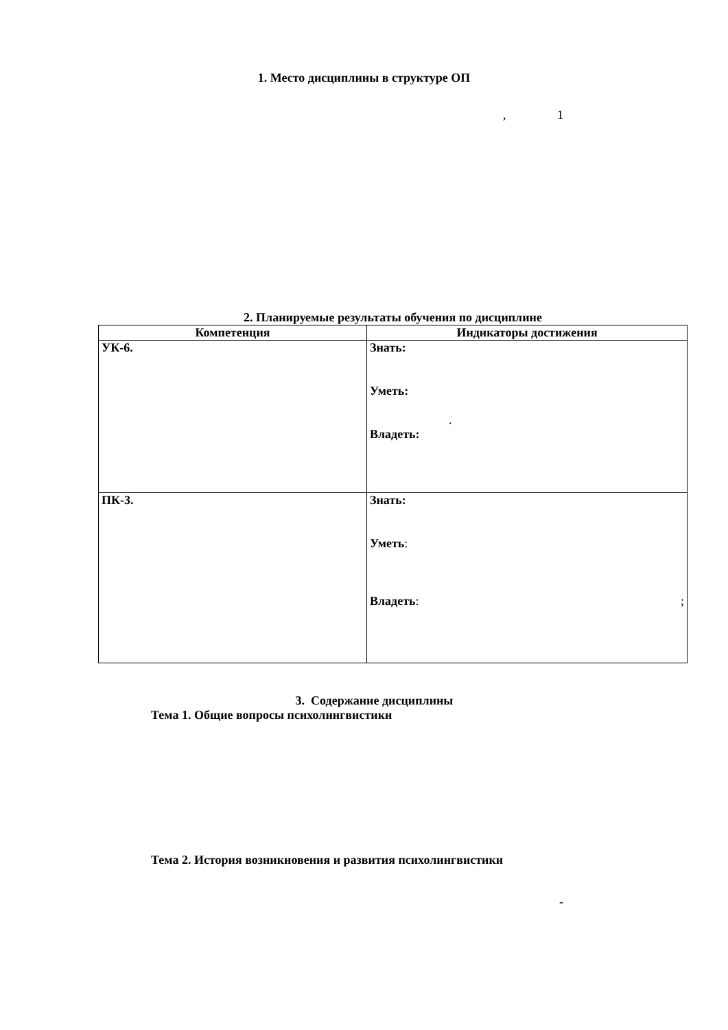1. Место дисциплины в структуре ОП
, 1
2. Планируемые результаты обучения по дисциплине
| Компетенция | Индикаторы достижения |
| --- | --- |
| УК-6. | Знать: Уметь: . Владеть: |
| ПК-3. | Знать: Уметь : Владеть : ; |
3. Содержание дисциплины
Тема 1. Общие вопросы психолингвистики
Тема 2. История возникновения и развития психолингвистики
-